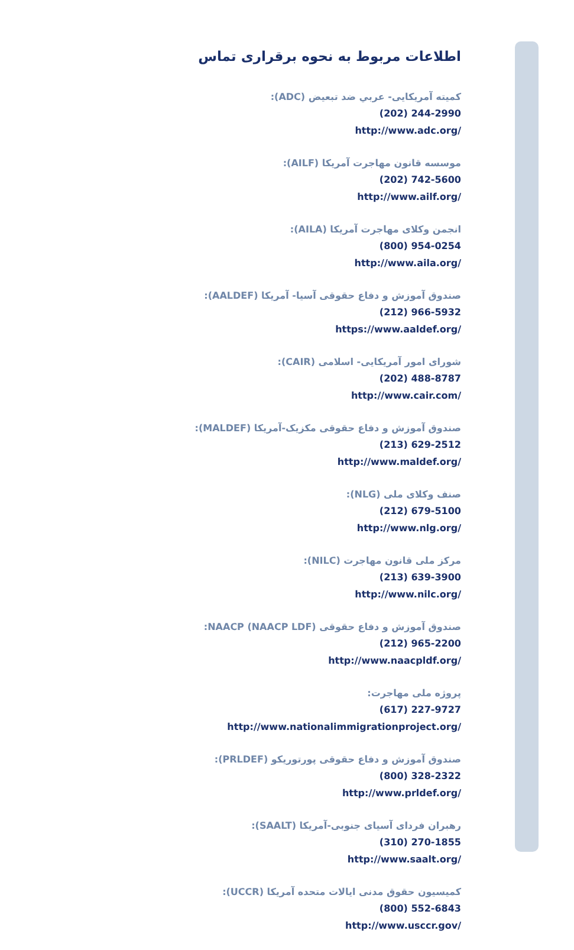اطلاعات مربوط به نحوه برقراری تماس
کمیته آمریکایی- عربي ضد تبعیض (ADC):
(202) 244-2990
http://www.adc.org/
موسسه قانون مهاجرت آمریکا (AILF):
(202) 742-5600
http://www.ailf.org/
انجمن وکلای مهاجرت آمریکا (AILA):
(800) 954-0254
http://www.aila.org/
صندوق آموزش و دفاع حقوقی آسیا- آمریکا (AALDEF):
(212) 966-5932
https://www.aaldef.org/
شورای امور آمریکایی- اسلامی (CAIR):
(202) 488-8787
http://www.cair.com/
صندوق آموزش و دفاع حقوقی مکزیک-آمریکا (MALDEF):
(213) 629-2512
http://www.maldef.org/
صنف وکلای ملی (NLG):
(212) 679-5100
http://www.nlg.org/
مرکز ملی قانون مهاجرت (NILC):
(213) 639-3900
http://www.nilc.org/
صندوق آموزش و دفاع حقوقی NAACP (NAACP LDF):
(212) 965-2200
http://www.naacpldf.org/
پروژه ملی مهاجرت:
(617) 227-9727
http://www.nationalimmigrationproject.org/
صندوق آموزش و دفاع حقوقی پورتوریکو (PRLDEF):
(800) 328-2322
http://www.prldef.org/
رهبران فردای آسیای جنوبی-آمریکا (SAALT):
(310) 270-1855
http://www.saalt.org/
کمیسیون حقوق مدنی ایالات متحده آمریکا (UCCR):
(800) 552-6843
http://www.usccr.gov/